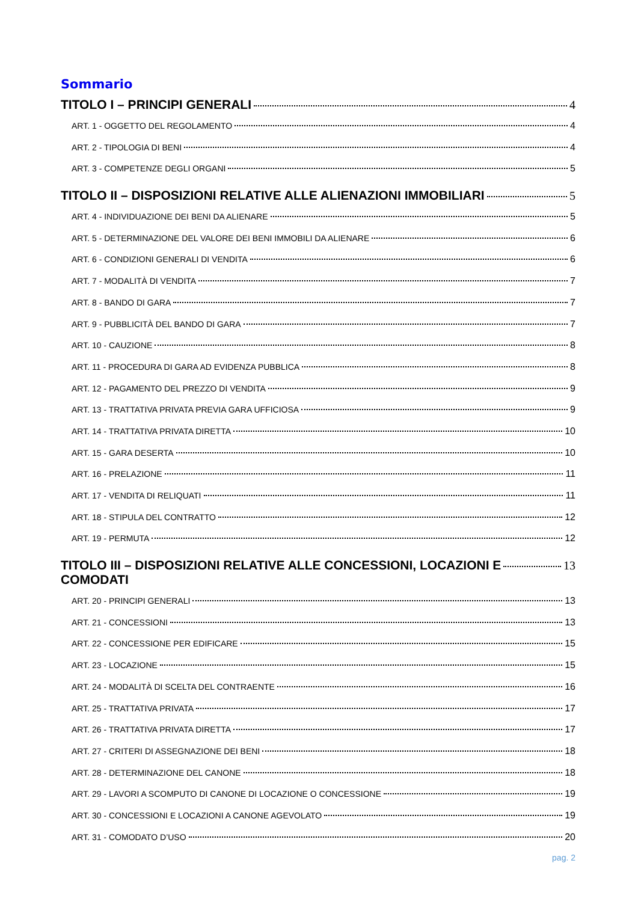Sommario
TITOLO I – PRINCIPI GENERALI 4
ART. 1 - OGGETTO DEL REGOLAMENTO 4
ART. 2 - TIPOLOGIA DI BENI 4
ART. 3 - COMPETENZE DEGLI ORGANI 5
TITOLO II – DISPOSIZIONI RELATIVE ALLE ALIENAZIONI IMMOBILIARI 5
ART. 4 - INDIVIDUAZIONE DEI BENI DA ALIENARE 5
ART. 5 - DETERMINAZIONE DEL VALORE DEI BENI IMMOBILI DA ALIENARE 6
ART. 6 - CONDIZIONI GENERALI DI VENDITA 6
ART. 7 - MODALITÀ DI VENDITA 7
ART. 8 - BANDO DI GARA 7
ART. 9 - PUBBLICITÀ DEL BANDO DI GARA 7
ART. 10 - CAUZIONE 8
ART. 11 - PROCEDURA DI GARA AD EVIDENZA PUBBLICA 8
ART. 12 - PAGAMENTO DEL PREZZO DI VENDITA 9
ART. 13 - TRATTATIVA PRIVATA PREVIA GARA UFFICIOSA 9
ART. 14 - TRATTATIVA PRIVATA DIRETTA 10
ART. 15 - GARA DESERTA 10
ART. 16 - PRELAZIONE 11
ART. 17 - VENDITA DI RELIQUATI 11
ART. 18 - STIPULA DEL CONTRATTO 12
ART. 19 - PERMUTA 12
TITOLO III – DISPOSIZIONI RELATIVE ALLE CONCESSIONI, LOCAZIONI E
COMODATI 13
ART. 20 - PRINCIPI GENERALI 13
ART. 21 - CONCESSIONI 13
ART. 22 - CONCESSIONE PER EDIFICARE 15
ART. 23 - LOCAZIONE 15
ART. 24 - MODALITÀ DI SCELTA DEL CONTRAENTE 16
ART. 25 - TRATTATIVA PRIVATA 17
ART. 26 - TRATTATIVA PRIVATA DIRETTA 17
ART. 27 - CRITERI DI ASSEGNAZIONE DEI BENI 18
ART. 28 - DETERMINAZIONE DEL CANONE 18
ART. 29 - LAVORI A SCOMPUTO DI CANONE DI LOCAZIONE O CONCESSIONE 19
ART. 30 - CONCESSIONI E LOCAZIONI A CANONE AGEVOLATO 19
ART. 31 - COMODATO D’USO 20
pag. 2